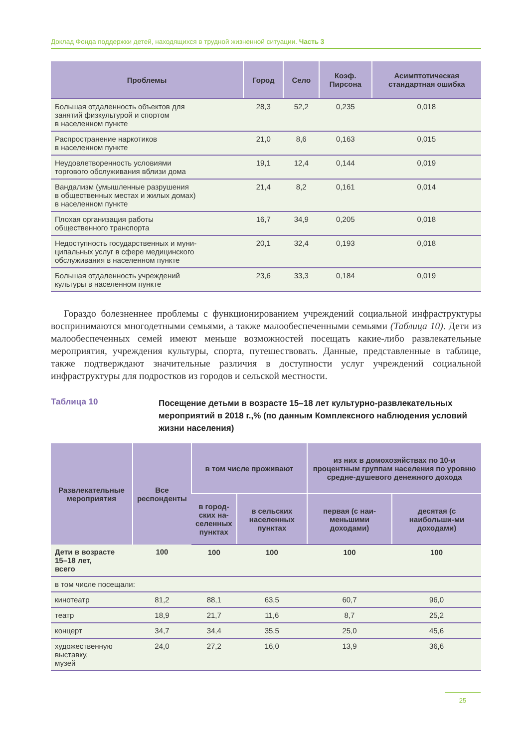Доклад Фонда поддержки детей, находящихся в трудной жизненной ситуации. Часть 3
| Проблемы | Город | Село | Коэф. Пирсона | Асимптотическая стандартная ошибка |
| --- | --- | --- | --- | --- |
| Большая отдаленность объектов для занятий физкультурой и спортом в населенном пункте | 28,3 | 52,2 | 0,235 | 0,018 |
| Распространение наркотиков в населенном пункте | 21,0 | 8,6 | 0,163 | 0,015 |
| Неудовлетворенность условиями торгового обслуживания вблизи дома | 19,1 | 12,4 | 0,144 | 0,019 |
| Вандализм (умышленные разрушения в общественных местах и жилых домах) в населенном пункте | 21,4 | 8,2 | 0,161 | 0,014 |
| Плохая организация работы общественного транспорта | 16,7 | 34,9 | 0,205 | 0,018 |
| Недоступность государственных и муни- ципальных услуг в сфере медицинского обслуживания в населенном пункте | 20,1 | 32,4 | 0,193 | 0,018 |
| Большая отдаленность учреждений культуры в населенном пункте | 23,6 | 33,3 | 0,184 | 0,019 |
Гораздо болезненнее проблемы с функционированием учреждений социальной инфраструктуры воспринимаются многодетными семьями, а также малообеспеченными семьями (Таблица 10). Дети из малообеспеченных семей имеют меньше возможностей посещать какие-либо развлекательные мероприятия, учреждения культуры, спорта, путешествовать. Данные, представленные в таблице, также подтверждают значительные различия в доступности услуг учреждений социальной инфраструктуры для подростков из городов и сельской местности.
Таблица 10
Посещение детьми в возрасте 15–18 лет культурно-развлекательных мероприятий в 2018 г.,% (по данным Комплексного наблюдения условий жизни населения)
| Развлекательные мероприятия | Все респонденты | в том числе проживают | | из них в домохозяйствах по 10-и процентным группам населения по уровню средне-душевого денежного дохода | |
| --- | --- | --- | --- | --- | --- |
| | | в город- ских на- селенных пунктах | в сельских населенных пунктах | первая (с наи-меньшими доходами) | десятая (с наибольши-ми доходами) |
| Дети в возрасте 15–18 лет, всего | 100 | 100 | 100 | 100 | 100 |
| в том числе посещали: | | | | | |
| кинотеатр | 81,2 | 88,1 | 63,5 | 60,7 | 96,0 |
| театр | 18,9 | 21,7 | 11,6 | 8,7 | 25,2 |
| концерт | 34,7 | 34,4 | 35,5 | 25,0 | 45,6 |
| художественную выставку, музей | 24,0 | 27,2 | 16,0 | 13,9 | 36,6 |
25